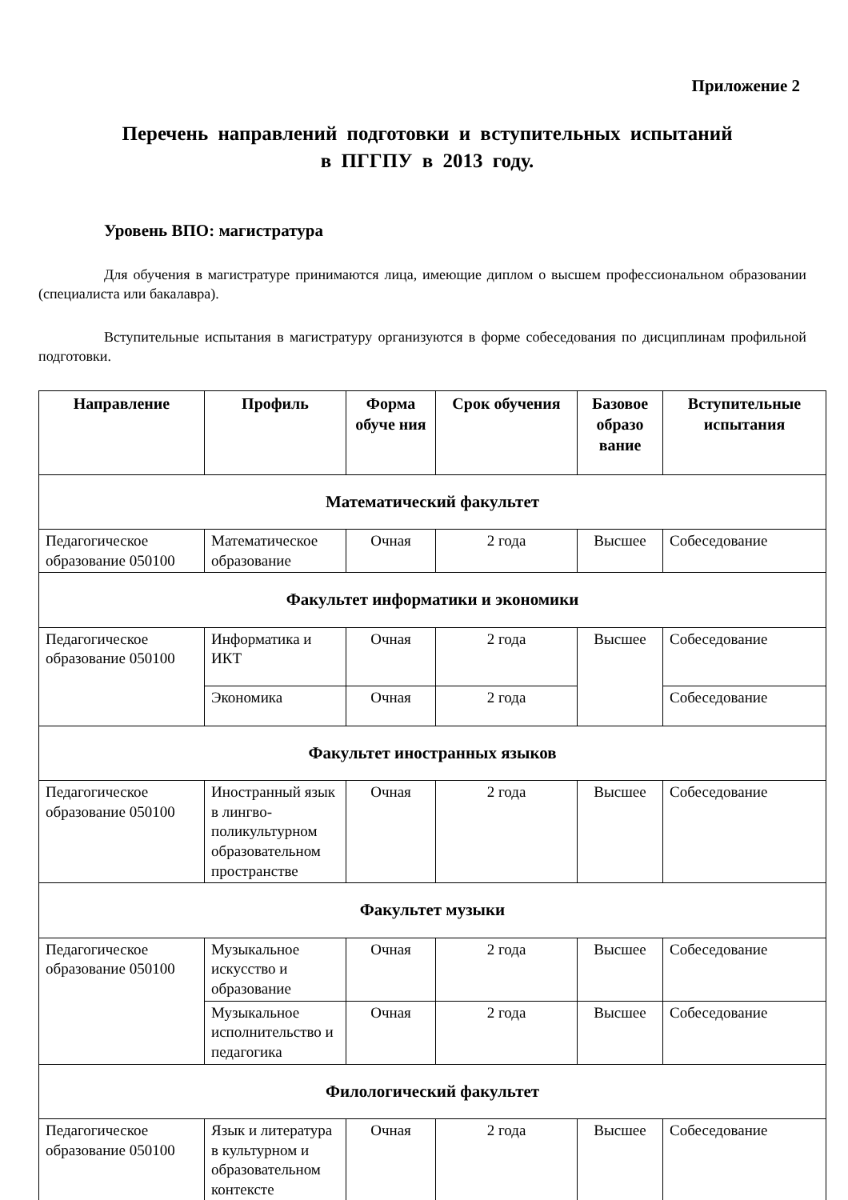Приложение 2
Перечень направлений подготовки и вступительных испытаний
в ПГГПУ в 2013 году.
Уровень ВПО: магистратура
Для обучения в магистратуре принимаются лица, имеющие диплом о высшем профессиональном образовании (специалиста или бакалавра).
Вступительные испытания в магистратуру организуются в форме собеседования по дисциплинам профильной подготовки.
| Направление | Профиль | Форма обуче ния | Срок обучения | Базовое образо вание | Вступительные испытания |
| --- | --- | --- | --- | --- | --- |
| Математический факультет | | | | | |
| Педагогическое образование 050100 | Математическое образование | Очная | 2 года | Высшее | Собеседование |
| Факультет информатики и экономики | | | | | |
| Педагогическое образование 050100 | Информатика и ИКТ | Очная | 2 года | Высшее | Собеседование |
| | Экономика | Очная | 2 года | | Собеседование |
| Факультет иностранных языков | | | | | |
| Педагогическое образование 050100 | Иностранный язык в лингво-поликультурном образовательном пространстве | Очная | 2 года | Высшее | Собеседование |
| Факультет музыки | | | | | |
| Педагогическое образование 050100 | Музыкальное искусство и образование | Очная | 2 года | Высшее | Собеседование |
| | Музыкальное исполнительство и педагогика | Очная | 2 года | Высшее | Собеседование |
| Филологический факультет | | | | | |
| Педагогическое образование 050100 | Язык и литература в культурном и образовательном контексте | Очная | 2 года | Высшее | Собеседование |